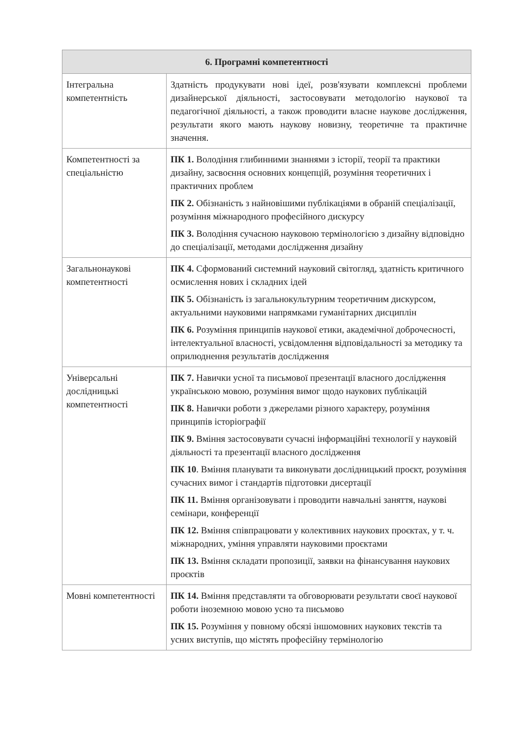| 6. Програмні компетентності | |
| --- | --- |
| Інтегральна компетентність | Здатність продукувати нові ідеї, розв'язувати комплексні проблеми дизайнерської діяльності, застосовувати методологію наукової та педагогічної діяльності, а також проводити власне наукове дослідження, результати якого мають наукову новизну, теоретичне та практичне значення. |
| Компетентності за спеціальністю | ПК 1. Володіння глибинними знаннями з історії, теорії та практики дизайну, засвоєння основних концепцій, розуміння теоретичних і практичних проблем ПК 2. Обізнаність з найновішими публікаціями в обраній спеціалізації, розуміння міжнародного професійного дискурсу ПК 3. Володіння сучасною науковою термінологією з дизайну відповідно до спеціалізації, методами дослідження дизайну |
| Загальнонаукові компетентності | ПК 4. Сформований системний науковий світогляд, здатність критичного осмислення нових і складних ідей ПК 5. Обізнаність із загальнокультурним теоретичним дискурсом, актуальними науковими напрямками гуманітарних дисциплін ПК 6. Розуміння принципів наукової етики, академічної доброчесності, інтелектуальної власності, усвідомлення відповідальності за методику та оприлюднення результатів дослідження |
| Універсальні дослідницькі компетентності | ПК 7. Навички усної та письмової презентації власного дослідження українською мовою, розуміння вимог щодо наукових публікацій ПК 8. Навички роботи з джерелами різного характеру, розуміння принципів історіографії ПК 9. Вміння застосовувати сучасні інформаційні технології у науковій діяльності та презентації власного дослідження ПК 10 . Вміння планувати та виконувати дослідницький проєкт, розуміння сучасних вимог і стандартів підготовки дисертації ПК 11. Вміння організовувати і проводити навчальні заняття, наукові семінари, конференції ПК 12. Вміння співпрацювати у колективних наукових проєктах, у т. ч. міжнародних, уміння управляти науковими проєктами ПК 13. Вміння складати пропозиції, заявки на фінансування наукових проєктів |
| Мовні компетентності | ПК 14. Вміння представляти та обговорювати результати своєї наукової роботи іноземною мовою усно та письмово ПК 15. Розуміння у повному обсязі іншомовних наукових текстів та усних виступів, що містять професійну термінологію |